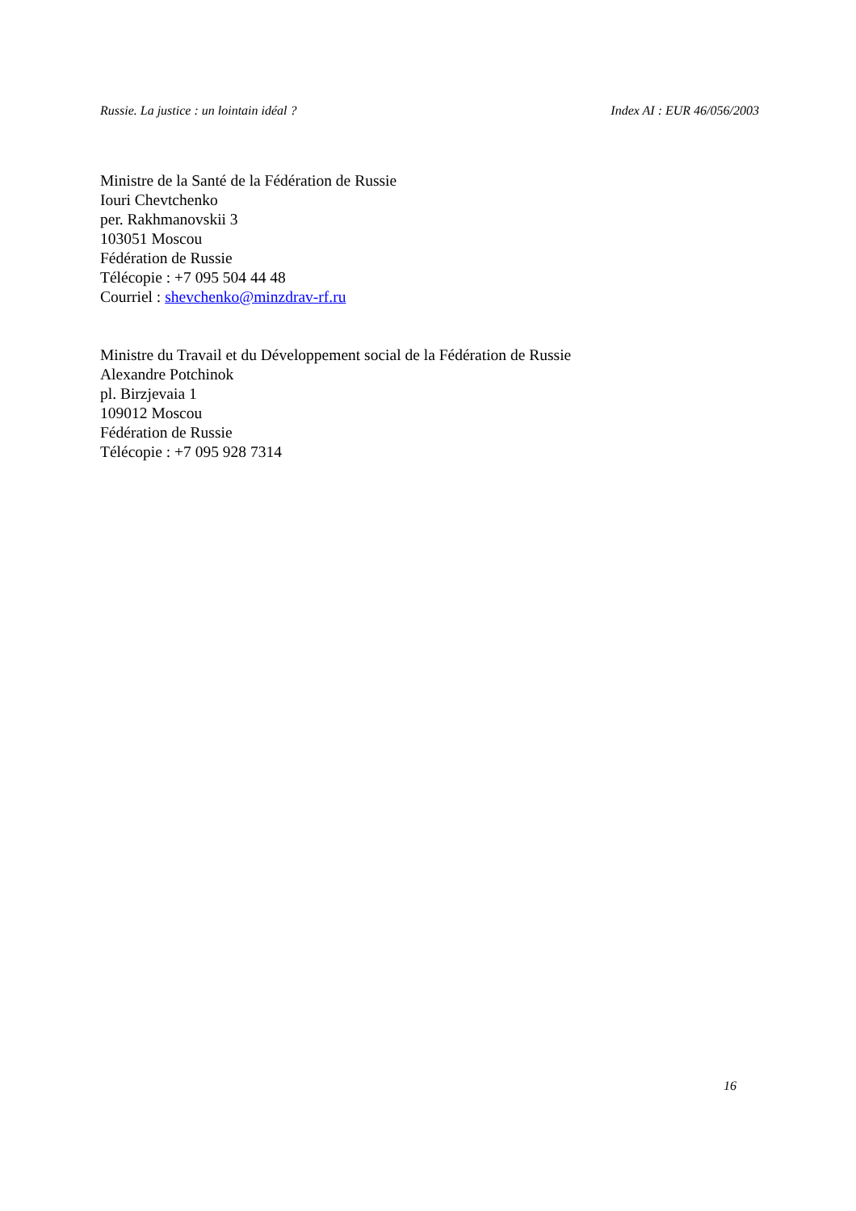Russie. La justice : un lointain idéal ? Index AI : EUR 46/056/2003
Ministre de la Santé de la Fédération de Russie
Iouri Chevtchenko
per. Rakhmanovskii 3
103051 Moscou
Fédération de Russie
Télécopie : +7 095 504 44 48
Courriel : shevchenko@minzdrav-rf.ru
Ministre du Travail et du Développement social de la Fédération de Russie
Alexandre Potchinok
pl. Birzjevaia 1
109012 Moscou
Fédération de Russie
Télécopie : +7 095 928 7314
16